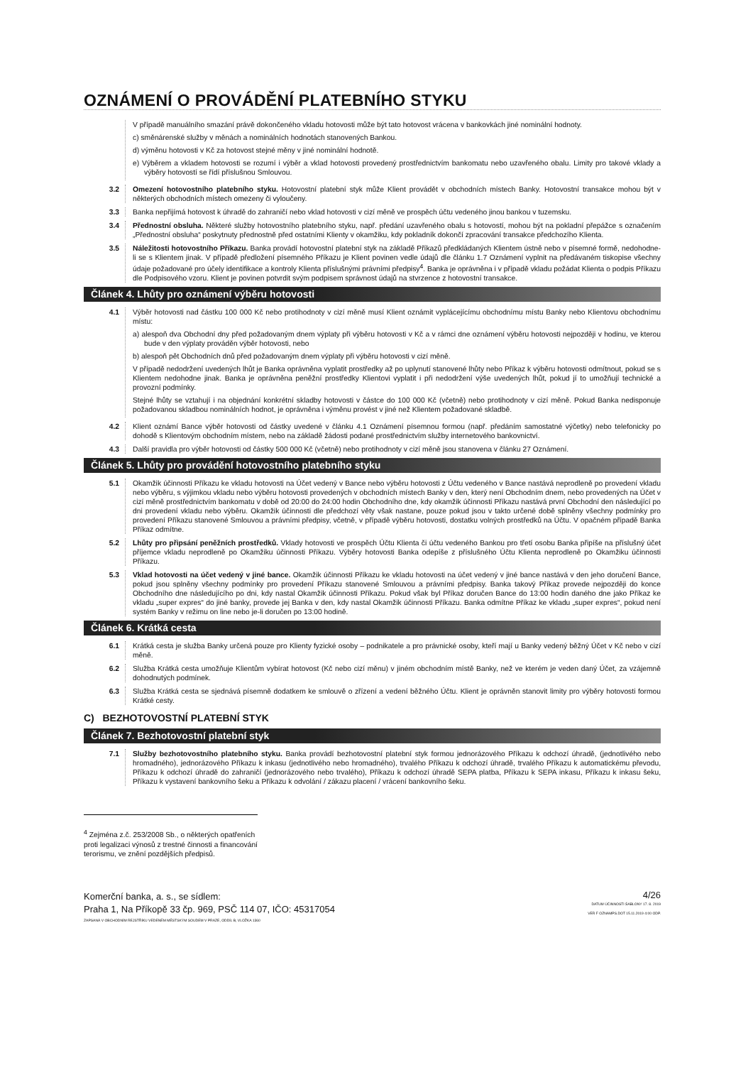OZNÁMENÍ O PROVÁDĚNÍ PLATEBNÍHO STYKU
V případě manuálního smazání právě dokončeného vkladu hotovosti může být tato hotovost vrácena v bankovkách jiné nominální hodnoty.
c) směnárenské služby v měnách a nominálních hodnotách stanovených Bankou.
d) výměnu hotovosti v Kč za hotovost stejné měny v jiné nominální hodnotě.
e) Výběrem a vkladem hotovosti se rozumí i výběr a vklad hotovosti provedený prostřednictvím bankomatu nebo uzavřeného obalu. Limity pro takové vklady a výběry hotovostí se řídí příslušnou Smlouvou.
3.2 Omezení hotovostního platebního styku. Hotovostní platební styk může Klient provádět v obchodních místech Banky. Hotovostní transakce mohou být v některých obchodních místech omezeny či vyloučeny.
3.3 Banka nepřijímá hotovost k úhradě do zahraničí nebo vklad hotovosti v cizí měně ve prospěch účtu vedeného jinou bankou v tuzemsku.
3.4 Přednostní obsluha. Některé služby hotovostního platebního styku, např. předání uzavřeného obalu s hotovostí, mohou být na pokladní přepážce s označením „Přednostní obsluha“ poskytnuty přednostně před ostatními Klienty v okamžiku, kdy pokladník dokončí zpracování transakce předchozího Klienta.
3.5 Náležitosti hotovostního Příkazu. Banka provádí hotovostní platební styk na základě Příkazů předkládaných Klientem ústně nebo v písemné formě, nedohodne-li se s Klientem jinak. V případě předložení písemného Příkazu je Klient povinen vedle údajů dle článku 1.7 Oznámení vyplnit na předávaném tiskopise všechny údaje požadované pro účely identifikace a kontroly Klienta příslušnými právními předpisy<sup>4</sup>. Banka je oprávněna i v případě vkladu požádat Klienta o podpis Příkazu dle Podpisového vzoru. Klient je povinen potvrdit svým podpisem správnost údajů na stvrzence z hotovostní transakce.
Článek 4. Lhůty pro oznámení výběru hotovosti
4.1 Výběr hotovosti nad částku 100 000 Kč nebo protihodnoty v cizí měně musí Klient oznámit vyplácejícímu obchodnímu místu Banky nebo Klientovu obchodnímu místu:
a) alespoň dva Obchodní dny před požadovaným dnem výplaty při výběru hotovosti v Kč a v rámci dne oznámení výběru hotovosti nejpozději v hodinu, ve kterou bude v den výplaty prováděn výběr hotovosti, nebo
b) alespoň pět Obchodních dnů před požadovaným dnem výplaty při výběru hotovosti v cizí měně.
V případě nedodržení uvedených lhůt je Banka oprávněna vyplatit prostředky až po uplynutí stanovené lhůty nebo Příkaz k výběru hotovosti odmítnout, pokud se s Klientem nedohodne jinak. Banka je oprávněna peněžní prostředky Klientovi vyplatit i při nedodržení výše uvedených lhůt, pokud jí to umožňují technické a provozní podmínky.
Stejné lhůty se vztahují i na objednání konkrétní skladby hotovosti v částce do 100 000 Kč (včetně) nebo protihodnoty v cizí měně. Pokud Banka nedisponuje požadovanou skladbou nominálních hodnot, je oprávněna i výměnu provést v jiné než Klientem požadované skladbě.
4.2 Klient oznámí Bance výběr hotovosti od částky uvedené v článku 4.1 Oznámení písemnou formou (např. předáním samostatné výčetky) nebo telefonicky po dohodě s Klientovým obchodním místem, nebo na základě žádosti podané prostřednictvím služby internetového bankovnictví.
4.3 Další pravidla pro výběr hotovosti od částky 500 000 Kč (včetně) nebo protihodnoty v cizí měně jsou stanovena v článku 27 Oznámení.
Článek 5. Lhůty pro provádění hotovostního platebního styku
5.1 Okamžik účinnosti Příkazu ke vkladu hotovosti na Účet vedený v Bance nebo výběru hotovosti z Účtu vedeného v Bance nastává neprodleně po provedení vkladu nebo výběru, s výjimkou vkladu nebo výběru hotovosti provedených v obchodních místech Banky v den, který není Obchodním dnem, nebo provedených na Účet v cizí měně prostřednictvím bankomatu v době od 20:00 do 24:00 hodin Obchodního dne, kdy okamžik účinnosti Příkazu nastává první Obchodní den následující po dni provedení vkladu nebo výběru. Okamžik účinnosti dle předchozí věty však nastane, pouze pokud jsou v takto určené době splněny všechny podmínky pro provedení Příkazu stanovené Smlouvou a právními předpisy, včetně, v případě výběru hotovosti, dostatku volných prostředků na Účtu. V opačném případě Banka Příkaz odmítne.
5.2 Lhůty pro připsání peněžních prostředků. Vklady hotovosti ve prospěch Účtu Klienta či účtu vedeného Bankou pro třetí osobu Banka připíše na příslušný účet příjemce vkladu neprodleně po Okamžiku účinnosti Příkazu. Výběry hotovosti Banka odepíše z příslušného Účtu Klienta neprodleně po Okamžiku účinnosti Příkazu.
5.3 Vklad hotovosti na účet vedený v jiné bance. Okamžik účinnosti Příkazu ke vkladu hotovosti na účet vedený v jiné bance nastává v den jeho doručení Bance, pokud jsou splněny všechny podmínky pro provedení Příkazu stanovené Smlouvou a právními předpisy. Banka takový Příkaz provede nejpozději do konce Obchodního dne následujícího po dni, kdy nastal Okamžik účinnosti Příkazu. Pokud však byl Příkaz doručen Bance do 13:00 hodin daného dne jako Příkaz ke vkladu „super expres“ do jiné banky, provede jej Banka v den, kdy nastal Okamžik účinnosti Příkazu. Banka odmítne Příkaz ke vkladu „super expres“, pokud není systém Banky v režimu on line nebo je-li doručen po 13:00 hodině.
Článek 6. Krátká cesta
6.1 Krátká cesta je služba Banky určená pouze pro Klienty fyzické osoby – podnikatele a pro právnické osoby, kteří mají u Banky vedený běžný Účet v Kč nebo v cizí měně.
6.2 Služba Krátká cesta umožňuje Klientům vybírat hotovost (Kč nebo cizí měnu) v jiném obchodním místě Banky, než ve kterém je veden daný Účet, za vzájemně dohodnutých podmínek.
6.3 Služba Krátká cesta se sjednává písemně dodatkem ke smlouvě o zřízení a vedení běžného Účtu. Klient je oprávněn stanovit limity pro výběry hotovosti formou Krátké cesty.
C) BEZHOTOVOSTNÍ PLATEBNÍ STYK
Článek 7. Bezhotovostní platební styk
7.1 Služby bezhotovostního platebního styku. Banka provádí bezhotovostní platební styk formou jednorázového Příkazu k odchozí úhradě, (jednotlivého nebo hromadného), jednorázového Příkazu k inkasu (jednotlivého nebo hromadného), trvalého Příkazu k odchozí úhradě, trvalého Příkazu k automatickému převodu, Příkazu k odchozí úhradě do zahraničí (jednorázového nebo trvalého), Příkazu k odchozí úhradě SEPA platba, Příkazu k SEPA inkasu, Příkazu k inkasu šeku, Příkazu k vystavení bankovního šeku a Příkazu k odvolání / zákazu placení / vrácení bankovního šeku.
<sup>4</sup> Zejména z.č. 253/2008 Sb., o některých opatřeních proti legalizaci výnosů z trestné činnosti a financování terorismu, ve znění pozdějších předpisů.
Komerční banka, a. s., se sídlem:
Praha 1, Na Příkopě 33 čp. 969, PSČ 114 07, IČO: 45317054
ZAPSANÁ V OBCHODNÍM REJSTŘÍKU VEDENÉM MĚSTSKÝM SOUDEM V PRAZE, ODDÍL B, VLOŽKA 1360
4/26
DATUM ÚČINNOSTI ŠABLONY 17. 8. 2019
VER F OZNAMPS.DOT 15.11.2019 4:00 ODP.